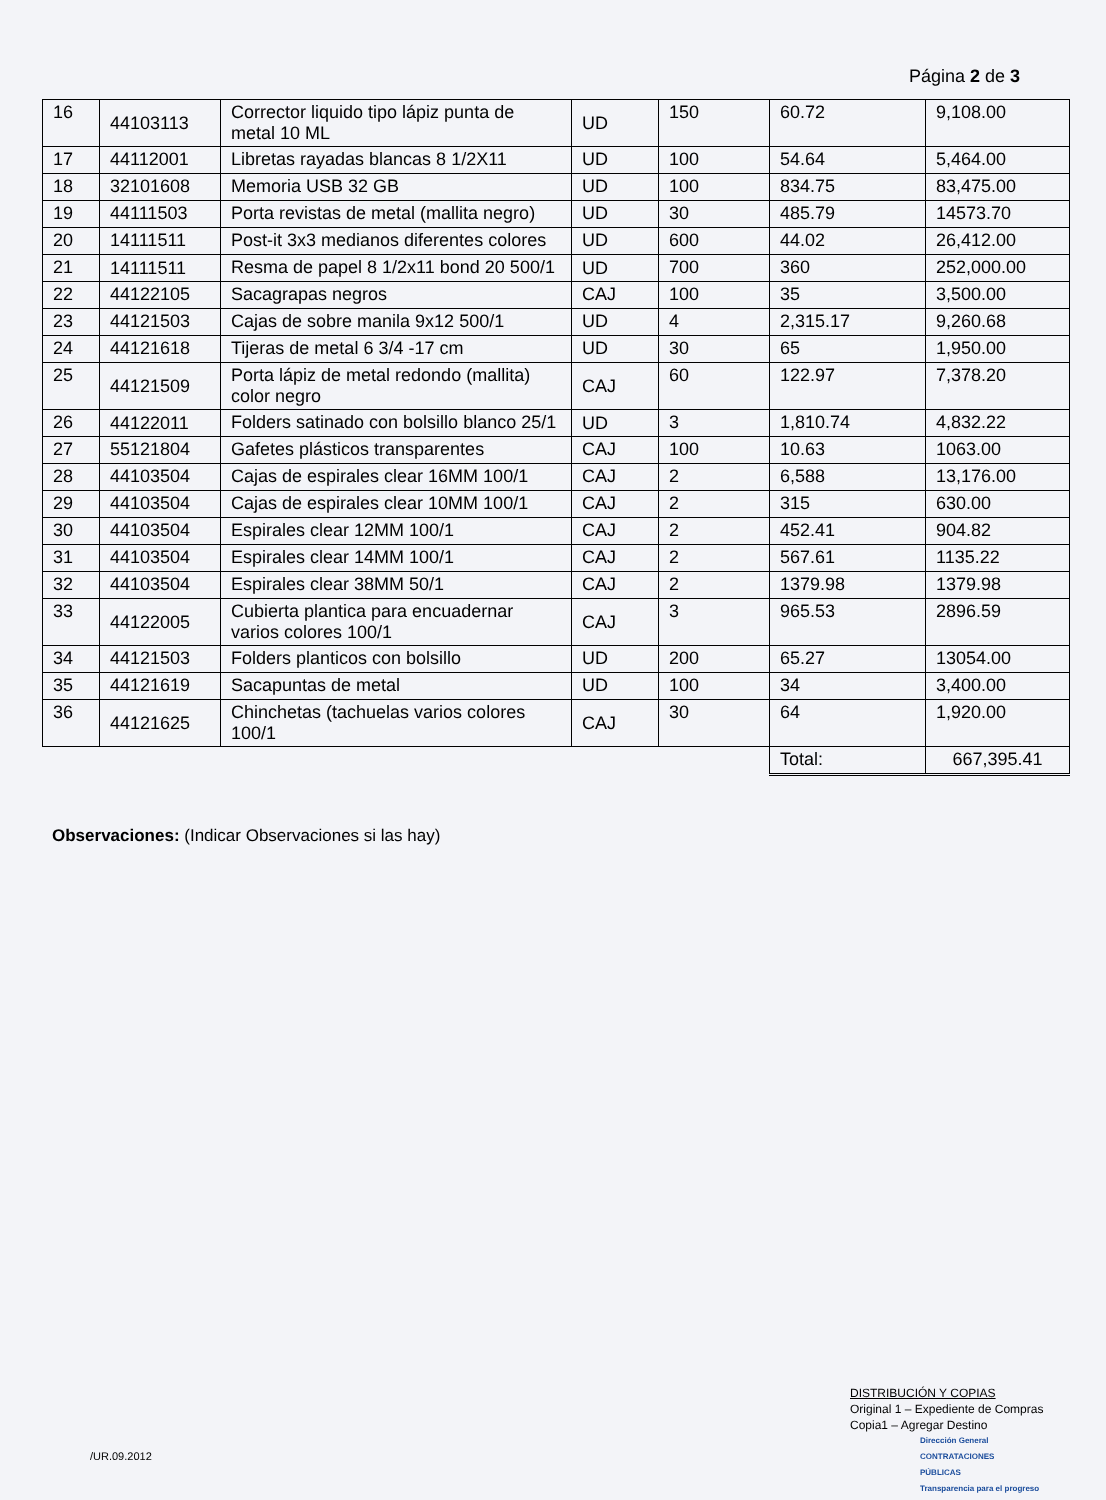Página 2 de 3
| 16 | 44103113 | Corrector liquido tipo lápiz punta de metal 10 ML | UD | 150 | 60.72 | 9,108.00 |
| 17 | 44112001 | Libretas rayadas blancas 8 1/2X11 | UD | 100 | 54.64 | 5,464.00 |
| 18 | 32101608 | Memoria USB 32 GB | UD | 100 | 834.75 | 83,475.00 |
| 19 | 44111503 | Porta revistas de metal (mallita negro) | UD | 30 | 485.79 | 14573.70 |
| 20 | 14111511 | Post-it 3x3 medianos diferentes colores | UD | 600 | 44.02 | 26,412.00 |
| 21 | 14111511 | Resma de papel 8 1/2x11 bond 20 500/1 | UD | 700 | 360 | 252,000.00 |
| 22 | 44122105 | Sacagrapas negros | CAJ | 100 | 35 | 3,500.00 |
| 23 | 44121503 | Cajas de sobre manila 9x12 500/1 | UD | 4 | 2,315.17 | 9,260.68 |
| 24 | 44121618 | Tijeras de metal 6 3/4 -17 cm | UD | 30 | 65 | 1,950.00 |
| 25 | 44121509 | Porta lápiz de metal redondo (mallita) color negro | CAJ | 60 | 122.97 | 7,378.20 |
| 26 | 44122011 | Folders satinado con bolsillo blanco 25/1 | UD | 3 | 1,810.74 | 4,832.22 |
| 27 | 55121804 | Gafetes plásticos transparentes | CAJ | 100 | 10.63 | 1063.00 |
| 28 | 44103504 | Cajas de espirales clear 16MM 100/1 | CAJ | 2 | 6,588 | 13,176.00 |
| 29 | 44103504 | Cajas de espirales clear 10MM 100/1 | CAJ | 2 | 315 | 630.00 |
| 30 | 44103504 | Espirales clear 12MM 100/1 | CAJ | 2 | 452.41 | 904.82 |
| 31 | 44103504 | Espirales clear 14MM 100/1 | CAJ | 2 | 567.61 | 1135.22 |
| 32 | 44103504 | Espirales clear 38MM 50/1 | CAJ | 2 | 1379.98 | 1379.98 |
| 33 | 44122005 | Cubierta plantica para encuadernar varios colores 100/1 | CAJ | 3 | 965.53 | 2896.59 |
| 34 | 44121503 | Folders planticos con bolsillo | UD | 200 | 65.27 | 13054.00 |
| 35 | 44121619 | Sacapuntas de metal | UD | 100 | 34 | 3,400.00 |
| 36 | 44121625 | Chinchetas (tachuelas varios colores 100/1 | CAJ | 30 | 64 | 1,920.00 |
| | | | | | Total: | 667,395.41 |
Observaciones: (Indicar Observaciones si las hay)
DISTRIBUCIÓN Y COPIAS
Original 1 – Expediente de Compras
Copia1 – Agregar Destino
Dirección General
CONTRATACIONES
PÚBLICAS
Transparencia para el progreso
/UR.09.2012